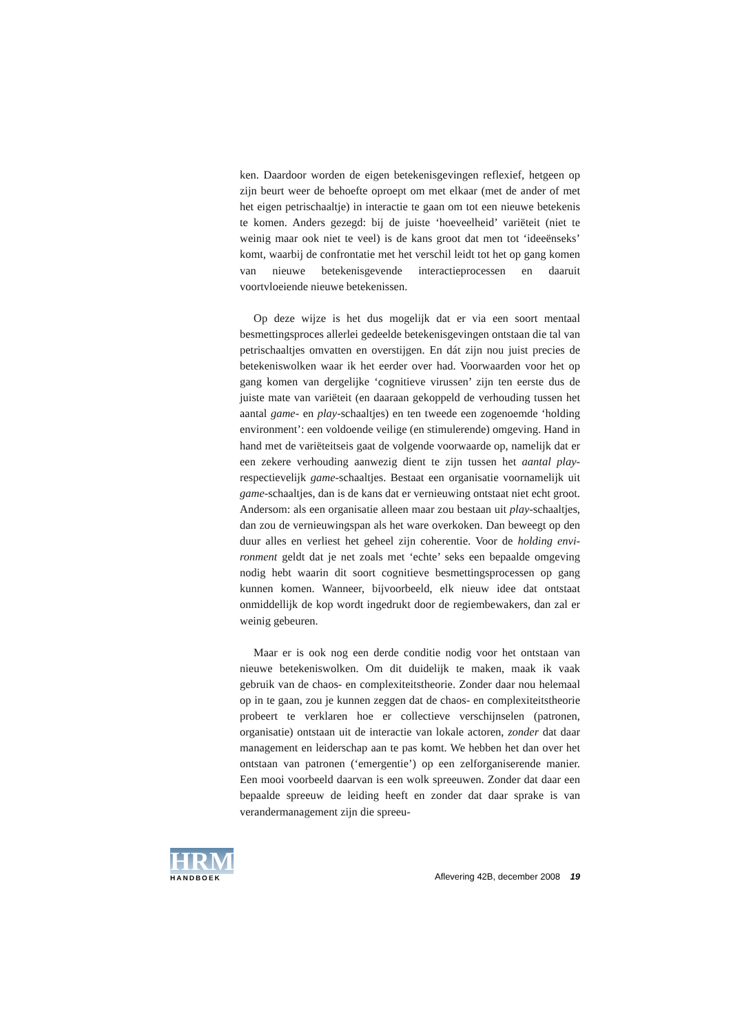ken. Daardoor worden de eigen betekenisgevingen reflexief, hetgeen op zijn beurt weer de behoefte oproept om met elkaar (met de ander of met het eigen petrischaaltje) in interactie te gaan om tot een nieuwe betekenis te komen. Anders gezegd: bij de juiste ‘hoeveelheid’ variëteit (niet te weinig maar ook niet te veel) is de kans groot dat men tot ‘ideeënseks’ komt, waarbij de confrontatie met het verschil leidt tot het op gang komen van nieuwe betekenisgevende interactie­processen en daaruit voortvloeiende nieuwe betekenissen.
Op deze wijze is het dus mogelijk dat er via een soort mentaal besmettingsproces allerlei gedeelde betekenisgevingen ontstaan die tal van petrischaaltjes omvatten en overstijgen. En dát zijn nou juist precies de betekeniswolken waar ik het eerder over had. Voorwaar­den voor het op gang komen van dergelijke ‘cognitieve virussen’ zijn ten eerste dus de juiste mate van variëteit (en daaraan gekoppeld de verhouding tussen het aantal game- en play-schaaltjes) en ten tweede een zogenoemde ‘holding environment’: een voldoende veilige (en stimulerende) omgeving. Hand in hand met de variëteitseis gaat de volgende voorwaarde op, namelijk dat er een zekere verhouding aan­wezig dient te zijn tussen het aantal play- respectievelijk game-schaal­tjes. Bestaat een organisatie voornamelijk uit game-schaaltjes, dan is de kans dat er vernieuwing ontstaat niet echt groot. Andersom: als een organisatie alleen maar zou bestaan uit play-schaaltjes, dan zou de vernieuwingspan als het ware overkoken. Dan beweegt op den duur alles en verliest het geheel zijn coherentie. Voor de holding envi­ronment geldt dat je net zoals met ‘echte’ seks een bepaalde omgeving nodig hebt waarin dit soort cognitieve besmettingsprocessen op gang kunnen komen. Wanneer, bijvoorbeeld, elk nieuw idee dat ontstaat onmiddellijk de kop wordt ingedrukt door de regiembewakers, dan zal er weinig gebeuren.
Maar er is ook nog een derde conditie nodig voor het ontstaan van nieuwe betekeniswolken. Om dit duidelijk te maken, maak ik vaak gebruik van de chaos- en complexiteitstheorie. Zonder daar nou helemaal op in te gaan, zou je kunnen zeggen dat de chaos- en com­plexiteitstheorie probeert te verklaren hoe er collectieve verschijnse­len (patronen, organisatie) ontstaan uit de interactie van lokale acto­ren, zonder dat daar management en leiderschap aan te pas komt. We hebben het dan over het ontstaan van patronen (‘emergentie’) op een zelforganiserende manier. Een mooi voorbeeld daarvan is een wolk spreeuwen. Zonder dat daar een bepaalde spreeuw de leiding heeft en zonder dat daar sprake is van verandermanagement zijn die spreeu-
HRM
HANDBOEK
Aflevering 42B, december 2008 19